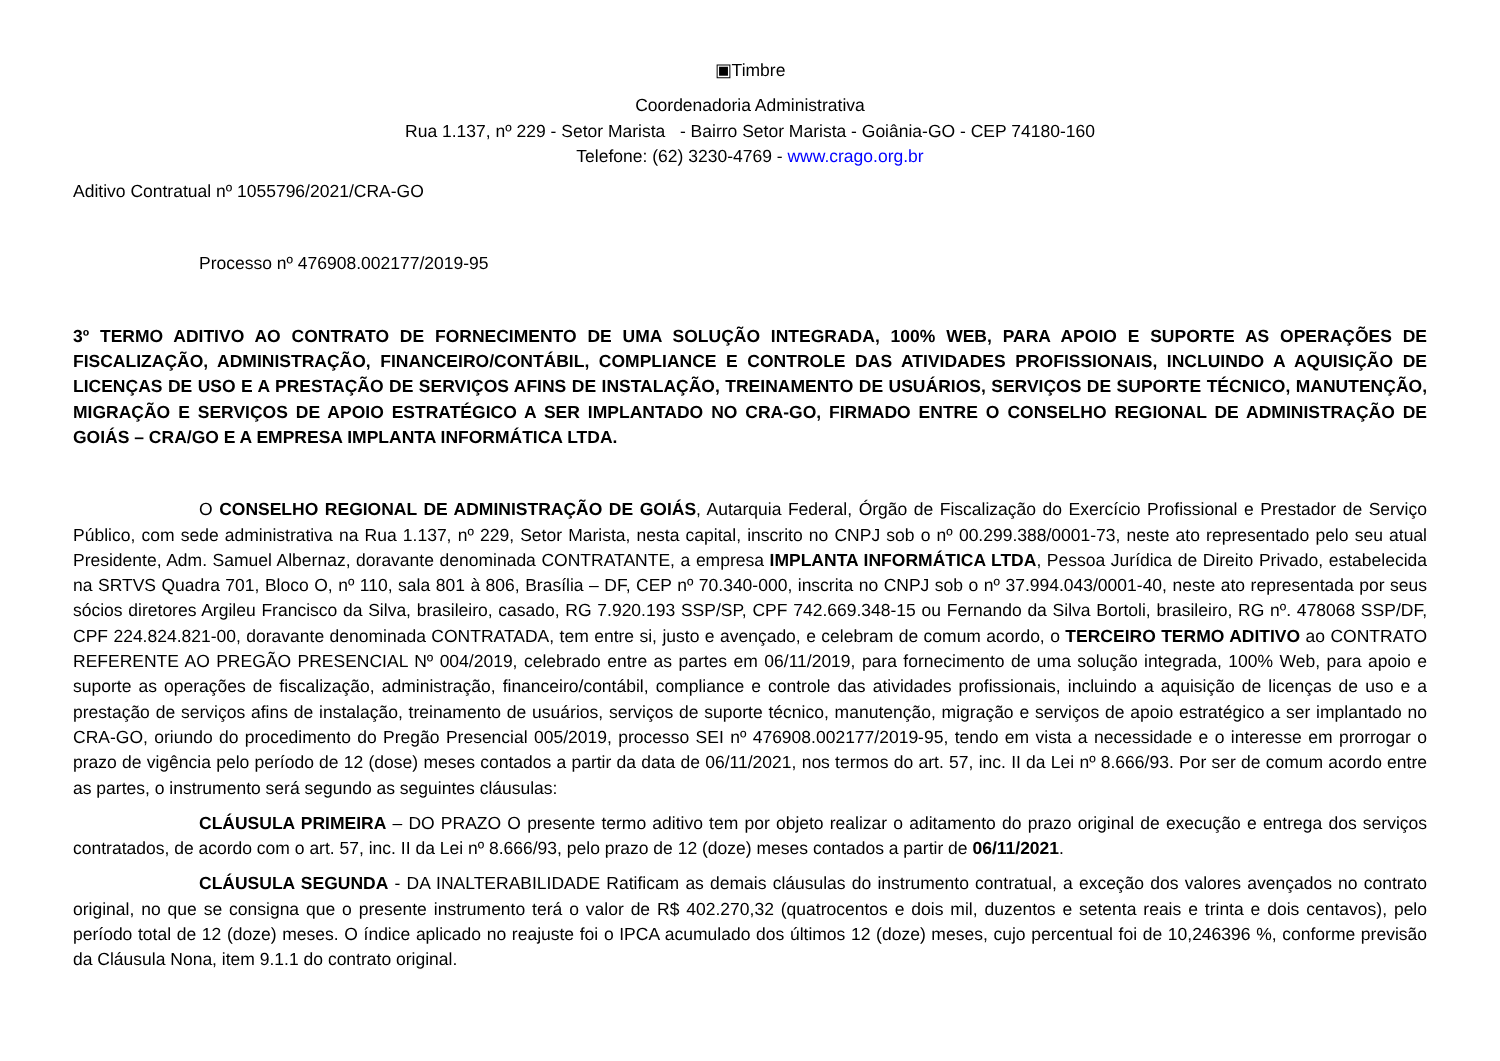▣Timbre
Coordenadoria Administrativa
Rua 1.137, nº 229 - Setor Marista - Bairro Setor Marista - Goiânia-GO - CEP 74180-160
Telefone: (62) 3230-4769 - www.crago.org.br
Aditivo Contratual nº 1055796/2021/CRA-GO
Processo nº 476908.002177/2019-95
3º TERMO ADITIVO AO CONTRATO DE FORNECIMENTO DE UMA SOLUÇÃO INTEGRADA, 100% WEB, PARA APOIO E SUPORTE AS OPERAÇÕES DE FISCALIZAÇÃO, ADMINISTRAÇÃO, FINANCEIRO/CONTÁBIL, COMPLIANCE E CONTROLE DAS ATIVIDADES PROFISSIONAIS, INCLUINDO A AQUISIÇÃO DE LICENÇAS DE USO E A PRESTAÇÃO DE SERVIÇOS AFINS DE INSTALAÇÃO, TREINAMENTO DE USUÁRIOS, SERVIÇOS DE SUPORTE TÉCNICO, MANUTENÇÃO, MIGRAÇÃO E SERVIÇOS DE APOIO ESTRATÉGICO A SER IMPLANTADO NO CRA-GO, FIRMADO ENTRE O CONSELHO REGIONAL DE ADMINISTRAÇÃO DE GOIÁS – CRA/GO E A EMPRESA IMPLANTA INFORMÁTICA LTDA.
O CONSELHO REGIONAL DE ADMINISTRAÇÃO DE GOIÁS, Autarquia Federal, Órgão de Fiscalização do Exercício Profissional e Prestador de Serviço Público, com sede administrativa na Rua 1.137, nº 229, Setor Marista, nesta capital, inscrito no CNPJ sob o nº 00.299.388/0001-73, neste ato representado pelo seu atual Presidente, Adm. Samuel Albernaz, doravante denominada CONTRATANTE, a empresa IMPLANTA INFORMÁTICA LTDA, Pessoa Jurídica de Direito Privado, estabelecida na SRTVS Quadra 701, Bloco O, nº 110, sala 801 à 806, Brasília – DF, CEP nº 70.340-000, inscrita no CNPJ sob o nº 37.994.043/0001-40, neste ato representada por seus sócios diretores Argileu Francisco da Silva, brasileiro, casado, RG 7.920.193 SSP/SP, CPF 742.669.348-15 ou Fernando da Silva Bortoli, brasileiro, RG nº. 478068 SSP/DF, CPF 224.824.821-00, doravante denominada CONTRATADA, tem entre si, justo e avençado, e celebram de comum acordo, o TERCEIRO TERMO ADITIVO ao CONTRATO REFERENTE AO PREGÃO PRESENCIAL Nº 004/2019, celebrado entre as partes em 06/11/2019, para fornecimento de uma solução integrada, 100% Web, para apoio e suporte as operações de fiscalização, administração, financeiro/contábil, compliance e controle das atividades profissionais, incluindo a aquisição de licenças de uso e a prestação de serviços afins de instalação, treinamento de usuários, serviços de suporte técnico, manutenção, migração e serviços de apoio estratégico a ser implantado no CRA-GO, oriundo do procedimento do Pregão Presencial 005/2019, processo SEI nº 476908.002177/2019-95, tendo em vista a necessidade e o interesse em prorrogar o prazo de vigência pelo período de 12 (dose) meses contados a partir da data de 06/11/2021, nos termos do art. 57, inc. II da Lei nº 8.666/93. Por ser de comum acordo entre as partes, o instrumento será segundo as seguintes cláusulas:
CLÁUSULA PRIMEIRA – DO PRAZO O presente termo aditivo tem por objeto realizar o aditamento do prazo original de execução e entrega dos serviços contratados, de acordo com o art. 57, inc. II da Lei nº 8.666/93, pelo prazo de 12 (doze) meses contados a partir de 06/11/2021.
CLÁUSULA SEGUNDA - DA INALTERABILIDADE Ratificam as demais cláusulas do instrumento contratual, a exceção dos valores avençados no contrato original, no que se consigna que o presente instrumento terá o valor de R$ 402.270,32 (quatrocentos e dois mil, duzentos e setenta reais e trinta e dois centavos), pelo período total de 12 (doze) meses. O índice aplicado no reajuste foi o IPCA acumulado dos últimos 12 (doze) meses, cujo percentual foi de 10,246396 %, conforme previsão da Cláusula Nona, item 9.1.1 do contrato original.